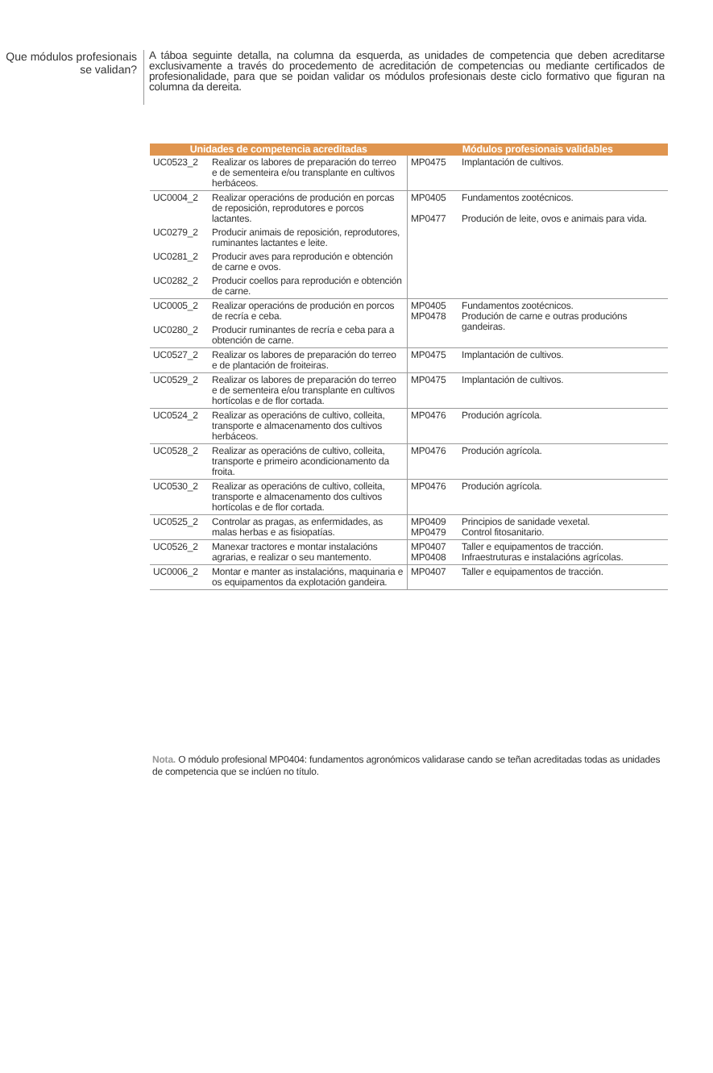Que módulos profesionais se validan?
A táboa seguinte detalla, na columna da esquerda, as unidades de competencia que deben acreditarse exclusivamente a través do procedemento de acreditación de competencias ou mediante certificados de profesionalidade, para que se poidan validar os módulos profesionais deste ciclo formativo que figuran na columna da dereita.
| Unidades de competencia acreditadas | | Módulos profesionais validables | |
| --- | --- | --- | --- |
| UC0523_2 | Realizar os labores de preparación do terreo e de sementeira e/ou transplante en cultivos herbáceos. | MP0475 | Implantación de cultivos. |
| UC0004_2 | Realizar operacións de produción en porcas de reposición, reprodutores e porcos lactantes. | MP0405 MP0477 | Fundamentos zootécnicos. Produción de leite, ovos e animais para vida. |
| UC0279_2 | Producir animais de reposición, reprodutores, ruminantes lactantes e leite. | | |
| UC0281_2 | Producir aves para reprodución e obtención de carne e ovos. | | |
| UC0282_2 | Producir coellos para reprodución e obtención de carne. | | |
| UC0005_2 | Realizar operacións de produción en porcos de recría e ceba. | MP0405 MP0478 | Fundamentos zootécnicos. Produción de carne e outras producións gandeiras. |
| UC0280_2 | Producir ruminantes de recría e ceba para a obtención de carne. | | |
| UC0527_2 | Realizar os labores de preparación do terreo e de plantación de froiteiras. | MP0475 | Implantación de cultivos. |
| UC0529_2 | Realizar os labores de preparación do terreo e de sementeira e/ou transplante en cultivos hortícolas e de flor cortada. | MP0475 | Implantación de cultivos. |
| UC0524_2 | Realizar as operacións de cultivo, colleita, transporte e almacenamento dos cultivos herbáceos. | MP0476 | Produción agrícola. |
| UC0528_2 | Realizar as operacións de cultivo, colleita, transporte e primeiro acondicionamento da froita. | MP0476 | Produción agrícola. |
| UC0530_2 | Realizar as operacións de cultivo, colleita, transporte e almacenamento dos cultivos hortícolas e de flor cortada. | MP0476 | Produción agrícola. |
| UC0525_2 | Controlar as pragas, as enfermidades, as malas herbas e as fisiopatías. | MP0409 MP0479 | Principios de sanidade vexetal. Control fitosanitario. |
| UC0526_2 | Manexar tractores e montar instalacións agrarias, e realizar o seu mantemento. | MP0407 MP0408 | Taller e equipamentos de tracción. Infraestruturas e instalacións agrícolas. |
| UC0006_2 | Montar e manter as instalacións, maquinaria e os equipamentos da explotación gandeira. | MP0407 | Taller e equipamentos de tracción. |
Nota. O módulo profesional MP0404: fundamentos agronómicos validarase cando se teñan acreditadas todas as unidades de competencia que se inclúen no título.